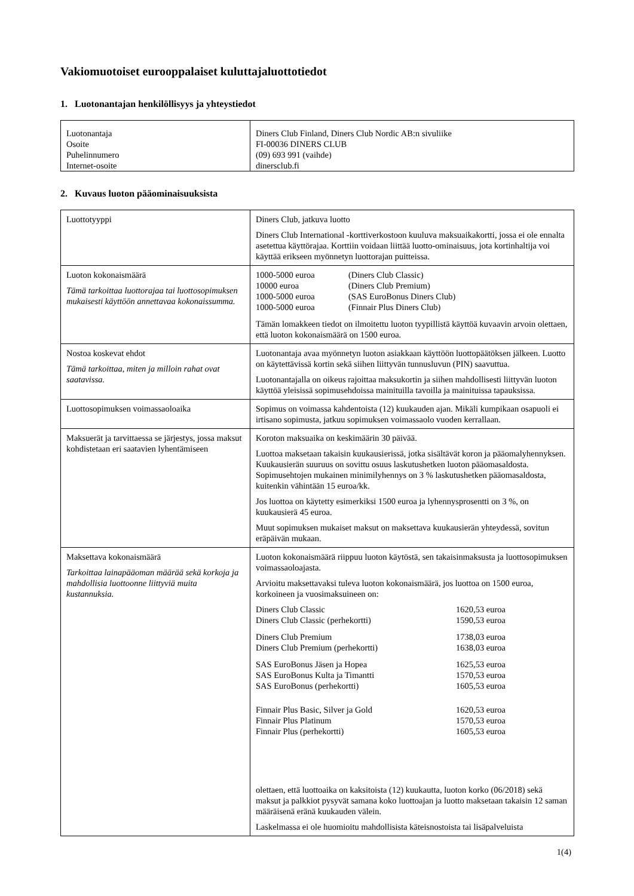Vakiomuotoiset eurooppalaiset kuluttajaluottotiedot
1. Luotonantajan henkilöllisyys ja yhteystiedot
| Luotonantaja Osoite Puhelinnumero Internet-osoite | Diners Club Finland, Diners Club Nordic AB:n sivuliike FI-00036 DINERS CLUB (09) 693 991 (vaihde) dinersclub.fi |
2. Kuvaus luoton pääominaisuuksista
| Luottotyyppi | Diners Club, jatkuva luotto Diners Club International -korttiverkostoon kuuluva maksuaikakortti, jossa ei ole ennalta asetettua käyttörajaa. Korttiin voidaan liittää luotto-ominaisuus, jota kortinhaltija voi käyttää erikseen myönnetyn luottorajan puitteissa. |
| Luoton kokonaismäärä Tämä tarkoittaa luottorajaa tai luottosopimuksen mukaisesti käyttöön annettavaa kokonaissumma. | / 1000-5000 euroa / (Diners Club Classic) / / 10000 euroa / (Diners Club Premium) / / 1000-5000 euroa / (SAS EuroBonus Diners Club) / / 1000-5000 euroa / (Finnair Plus Diners Club) / Tämän lomakkeen tiedot on ilmoitettu luoton tyypillistä käyttöä kuvaavin arvoin olettaen, että luoton kokonaismäärä on 1500 euroa. |
| Nostoa koskevat ehdot Tämä tarkoittaa, miten ja milloin rahat ovat saatavissa. | Luotonantaja avaa myönnetyn luoton asiakkaan käyttöön luottopäätöksen jälkeen. Luotto on käytettävissä kortin sekä siihen liittyvän tunnusluvun (PIN) saavuttua. Luotonantajalla on oikeus rajoittaa maksukortin ja siihen mahdollisesti liittyvän luoton käyttöä yleisissä sopimusehdoissa mainituilla tavoilla ja mainituissa tapauksissa. |
| Luottosopimuksen voimassaoloaika | Sopimus on voimassa kahdentoista (12) kuukauden ajan. Mikäli kumpikaan osapuoli ei irtisano sopimusta, jatkuu sopimuksen voimassaolo vuoden kerrallaan. |
| Maksuerät ja tarvittaessa se järjestys, jossa maksut kohdistetaan eri saatavien lyhentämiseen | Koroton maksuaika on keskimäärin 30 päivää. Luottoa maksetaan takaisin kuukausierissä, jotka sisältävät koron ja pääomalyhennyksen. Kuukausierän suuruus on sovittu osuus laskutushetken luoton pääomasaldosta. Sopimusehtojen mukainen minimilyhennys on 3 % laskutushetken pääomasaldosta, kuitenkin vähintään 15 euroa/kk. Jos luottoa on käytetty esimerkiksi 1500 euroa ja lyhennysprosentti on 3 %, on kuukausierä 45 euroa. Muut sopimuksen mukaiset maksut on maksettava kuukausierän yhteydessä, sovitun eräpäivän mukaan. |
| Maksettava kokonaismäärä Tarkoittaa lainapääoman määrää sekä korkoja ja mahdollisia luottoonne liittyviä muita kustannuksia. | Luoton kokonaismäärä riippuu luoton käytöstä, sen takaisinmaksusta ja luottosopimuksen voimassaoloajasta. Arvioitu maksettavaksi tuleva luoton kokonaismäärä, jos luottoa on 1500 euroa, korkoineen ja vuosimaksuineen on: / Diners Club Classic / 1620,53 euroa / / Diners Club Classic (perhekortti) / 1590,53 euroa / / Diners Club Premium / 1738,03 euroa / / Diners Club Premium (perhekortti) / 1638,03 euroa / / SAS EuroBonus Jäsen ja Hopea / 1625,53 euroa / / SAS EuroBonus Kulta ja Timantti / 1570,53 euroa / / SAS EuroBonus (perhekortti) / 1605,53 euroa / / Finnair Plus Basic, Silver ja Gold / 1620,53 euroa / / Finnair Plus Platinum / 1570,53 euroa / / Finnair Plus (perhekortti) / 1605,53 euroa / olettaen, että luottoaika on kaksitoista (12) kuukautta, luoton korko (06/2018) sekä maksut ja palkkiot pysyvät samana koko luottoajan ja luotto maksetaan takaisin 12 saman määräisenä eränä kuukauden välein. Laskelmassa ei ole huomioitu mahdollisista käteisnostoista tai lisäpalveluista |
1(4)